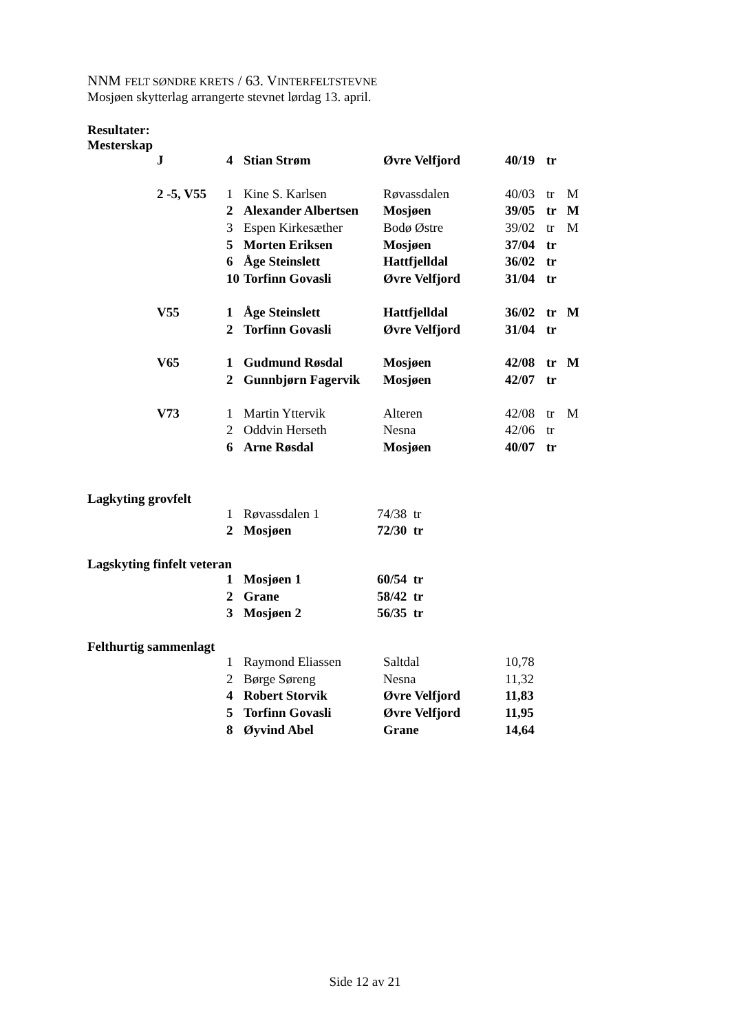NNM FELT SØNDRE KRETS / 63. VINTERFELTSTEVNE
Mosjøen skytterlag arrangerte stevnet lørdag 13. april.
Resultater:
Mesterskap
| J | 4 | Stian Strøm | Øvre Velfjord | 40/19 | tr | |
| 2 -5, V55 | 1 | Kine S. Karlsen | Røvassdalen | 40/03 | tr | M |
| | 2 | Alexander Albertsen | Mosjøen | 39/05 | tr | M |
| | 3 | Espen Kirkesæther | Bodø Østre | 39/02 | tr | M |
| | 5 | Morten Eriksen | Mosjøen | 37/04 | tr | |
| | 6 | Åge Steinslett | Hattfjelldal | 36/02 | tr | |
| | 10 | Torfinn Govasli | Øvre Velfjord | 31/04 | tr | |
| V55 | 1 | Åge Steinslett | Hattfjelldal | 36/02 | tr | M |
| | 2 | Torfinn Govasli | Øvre Velfjord | 31/04 | tr | |
| V65 | 1 | Gudmund Røsdal | Mosjøen | 42/08 | tr | M |
| | 2 | Gunnbjørn Fagervik | Mosjøen | 42/07 | tr | |
| V73 | 1 | Martin Yttervik | Alteren | 42/08 | tr | M |
| | 2 | Oddvin Herseth | Nesna | 42/06 | tr | |
| | 6 | Arne Røsdal | Mosjøen | 40/07 | tr | |
Lagkyting grovfelt
| 1 | Røvassdalen 1 | 74/38 tr |
| 2 | Mosjøen | 72/30 tr |
Lagskyting finfelt veteran
| 1 | Mosjøen 1 | 60/54 tr |
| 2 | Grane | 58/42 tr |
| 3 | Mosjøen 2 | 56/35 tr |
Felthurtig sammenlagt
| 1 | Raymond Eliassen | Saltdal | 10,78 |
| 2 | Børge Søreng | Nesna | 11,32 |
| 4 | Robert Storvik | Øvre Velfjord | 11,83 |
| 5 | Torfinn Govasli | Øvre Velfjord | 11,95 |
| 8 | Øyvind Abel | Grane | 14,64 |
Side 12 av 21